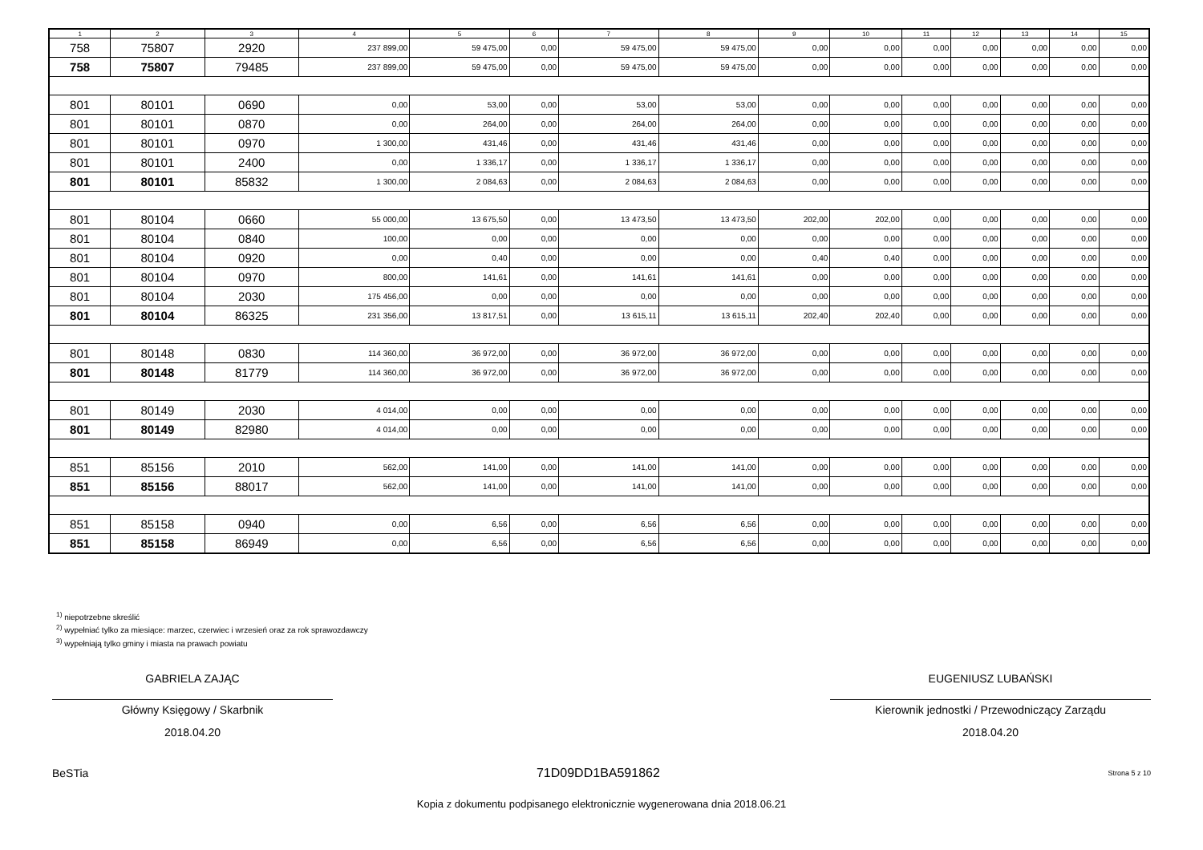| 1 | 2 | 3 | 4 | 5 | 6 | 7 | 8 | 9 | 10 | 11 | 12 | 13 | 14 | 15 |
| --- | --- | --- | --- | --- | --- | --- | --- | --- | --- | --- | --- | --- | --- | --- |
| 758 | 75807 | 2920 | 237 899,00 | 59 475,00 | 0,00 | 59 475,00 | 59 475,00 | 0,00 | 0,00 | 0,00 | 0,00 | 0,00 | 0,00 | 0,00 |
| 758 | 75807 | 79485 | 237 899,00 | 59 475,00 | 0,00 | 59 475,00 | 59 475,00 | 0,00 | 0,00 | 0,00 | 0,00 | 0,00 | 0,00 | 0,00 |
| 801 | 80101 | 0690 | 0,00 | 53,00 | 0,00 | 53,00 | 53,00 | 0,00 | 0,00 | 0,00 | 0,00 | 0,00 | 0,00 | 0,00 |
| 801 | 80101 | 0870 | 0,00 | 264,00 | 0,00 | 264,00 | 264,00 | 0,00 | 0,00 | 0,00 | 0,00 | 0,00 | 0,00 | 0,00 |
| 801 | 80101 | 0970 | 1 300,00 | 431,46 | 0,00 | 431,46 | 431,46 | 0,00 | 0,00 | 0,00 | 0,00 | 0,00 | 0,00 | 0,00 |
| 801 | 80101 | 2400 | 0,00 | 1 336,17 | 0,00 | 1 336,17 | 1 336,17 | 0,00 | 0,00 | 0,00 | 0,00 | 0,00 | 0,00 | 0,00 |
| 801 | 80101 | 85832 | 1 300,00 | 2 084,63 | 0,00 | 2 084,63 | 2 084,63 | 0,00 | 0,00 | 0,00 | 0,00 | 0,00 | 0,00 | 0,00 |
| 801 | 80104 | 0660 | 55 000,00 | 13 675,50 | 0,00 | 13 473,50 | 13 473,50 | 202,00 | 202,00 | 0,00 | 0,00 | 0,00 | 0,00 | 0,00 |
| 801 | 80104 | 0840 | 100,00 | 0,00 | 0,00 | 0,00 | 0,00 | 0,00 | 0,00 | 0,00 | 0,00 | 0,00 | 0,00 | 0,00 |
| 801 | 80104 | 0920 | 0,00 | 0,40 | 0,00 | 0,00 | 0,00 | 0,40 | 0,40 | 0,00 | 0,00 | 0,00 | 0,00 | 0,00 |
| 801 | 80104 | 0970 | 800,00 | 141,61 | 0,00 | 141,61 | 141,61 | 0,00 | 0,00 | 0,00 | 0,00 | 0,00 | 0,00 | 0,00 |
| 801 | 80104 | 2030 | 175 456,00 | 0,00 | 0,00 | 0,00 | 0,00 | 0,00 | 0,00 | 0,00 | 0,00 | 0,00 | 0,00 | 0,00 |
| 801 | 80104 | 86325 | 231 356,00 | 13 817,51 | 0,00 | 13 615,11 | 13 615,11 | 202,40 | 202,40 | 0,00 | 0,00 | 0,00 | 0,00 | 0,00 |
| 801 | 80148 | 0830 | 114 360,00 | 36 972,00 | 0,00 | 36 972,00 | 36 972,00 | 0,00 | 0,00 | 0,00 | 0,00 | 0,00 | 0,00 | 0,00 |
| 801 | 80148 | 81779 | 114 360,00 | 36 972,00 | 0,00 | 36 972,00 | 36 972,00 | 0,00 | 0,00 | 0,00 | 0,00 | 0,00 | 0,00 | 0,00 |
| 801 | 80149 | 2030 | 4 014,00 | 0,00 | 0,00 | 0,00 | 0,00 | 0,00 | 0,00 | 0,00 | 0,00 | 0,00 | 0,00 | 0,00 |
| 801 | 80149 | 82980 | 4 014,00 | 0,00 | 0,00 | 0,00 | 0,00 | 0,00 | 0,00 | 0,00 | 0,00 | 0,00 | 0,00 | 0,00 |
| 851 | 85156 | 2010 | 562,00 | 141,00 | 0,00 | 141,00 | 141,00 | 0,00 | 0,00 | 0,00 | 0,00 | 0,00 | 0,00 | 0,00 |
| 851 | 85156 | 88017 | 562,00 | 141,00 | 0,00 | 141,00 | 141,00 | 0,00 | 0,00 | 0,00 | 0,00 | 0,00 | 0,00 | 0,00 |
| 851 | 85158 | 0940 | 0,00 | 6,56 | 0,00 | 6,56 | 6,56 | 0,00 | 0,00 | 0,00 | 0,00 | 0,00 | 0,00 | 0,00 |
| 851 | 85158 | 86949 | 0,00 | 6,56 | 0,00 | 6,56 | 6,56 | 0,00 | 0,00 | 0,00 | 0,00 | 0,00 | 0,00 | 0,00 |
<sup>1)</sup> niepotrzebne skreślić
<sup>2)</sup> wypełniać tylko za miesiące: marzec, czerwiec i wrzesień oraz za rok sprawozdawczy
<sup>3)</sup> wypełniają tylko gminy i miasta na prawach powiatu
GABRIELA ZAJĄC
Główny Księgowy / Skarbnik
2018.04.20
EUGENIUSZ LUBAŃSKI
Kierownik jednostki / Przewodniczący Zarządu
2018.04.20
BeSTia 71D09DD1BA591862 Strona 5 z 10
Kopia z dokumentu podpisanego elektronicznie wygenerowana dnia 2018.06.21